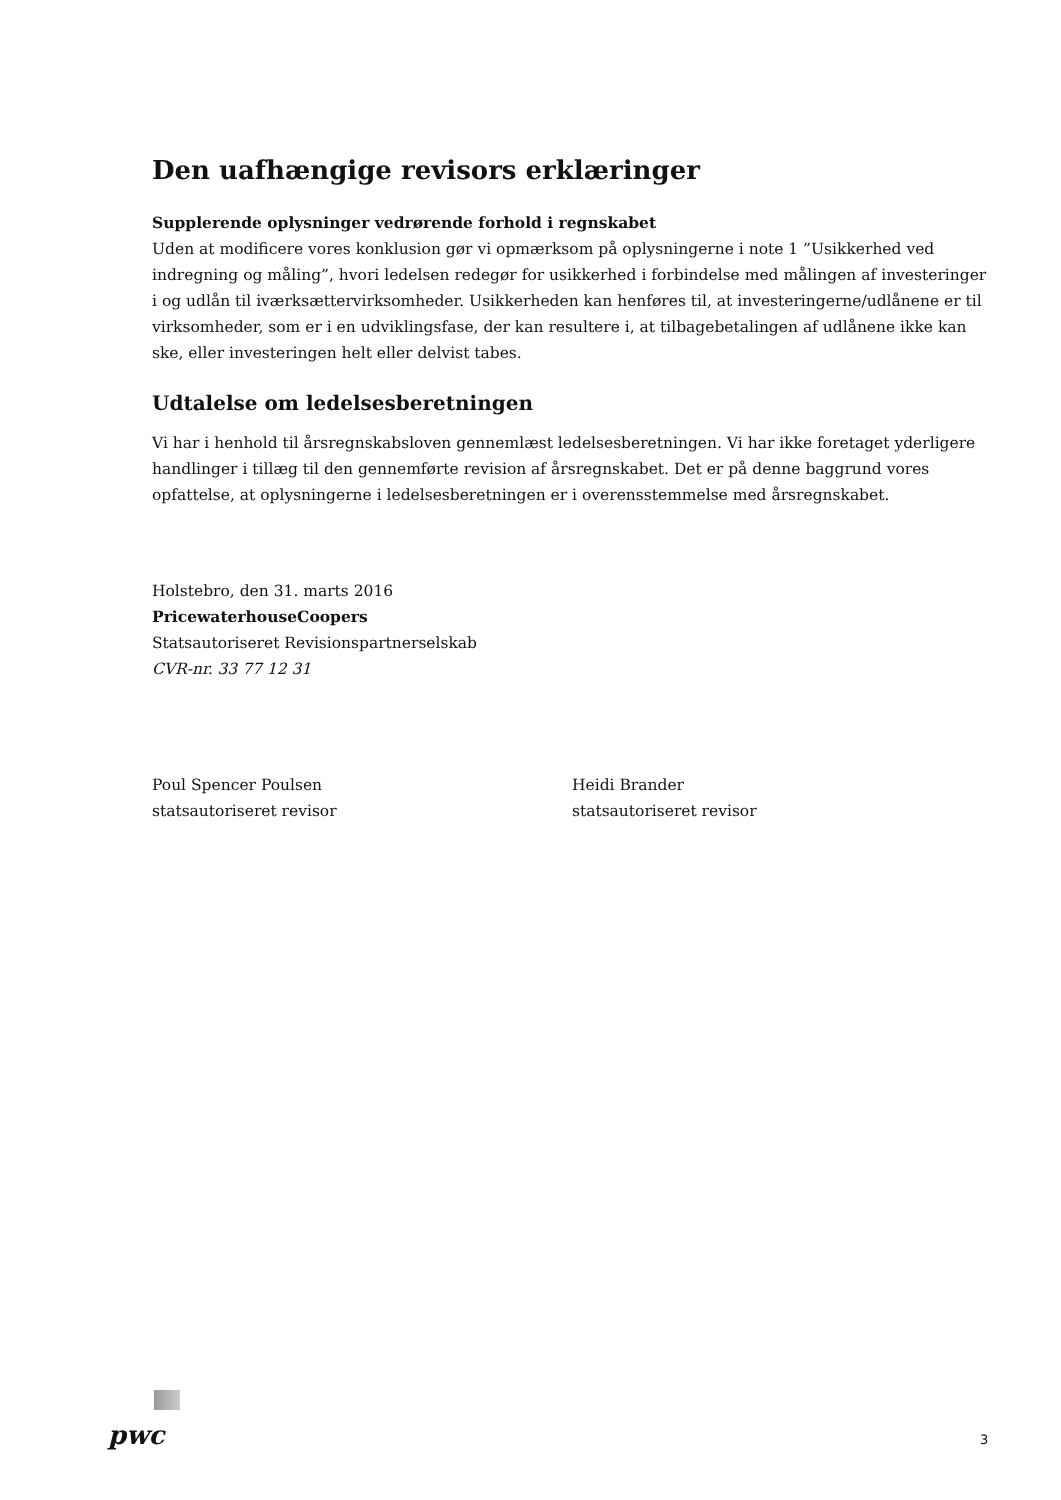Den uafhængige revisors erklæringer
Supplerende oplysninger vedrørende forhold i regnskabet
Uden at modificere vores konklusion gør vi opmærksom på oplysningerne i note 1 ”Usikkerhed ved indregning og måling”, hvori ledelsen redegør for usikkerhed i forbindelse med målingen af investeringer i og udlån til iværksættervirksomheder. Usikkerheden kan henføres til, at investeringerne/udlånene er til virksomheder, som er i en udviklingsfase, der kan resultere i, at tilbagebetalingen af udlånene ikke kan ske, eller investeringen helt eller delvist tabes.
Udtalelse om ledelsesberetningen
Vi har i henhold til årsregnskabsloven gennemlæst ledelsesberetningen. Vi har ikke foretaget yderligere handlinger i tillæg til den gennemførte revision af årsregnskabet. Det er på denne baggrund vores opfattelse, at oplysningerne i ledelsesberetningen er i overensstemmelse med årsregnskabet.
Holstebro, den 31. marts 2016
PricewaterhouseCoopers
Statsautoriseret Revisionspartnerselskab
CVR-nr. 33 77 12 31
Poul Spencer Poulsen
statsautoriseret revisor
Heidi Brander
statsautoriseret revisor
pwc 3